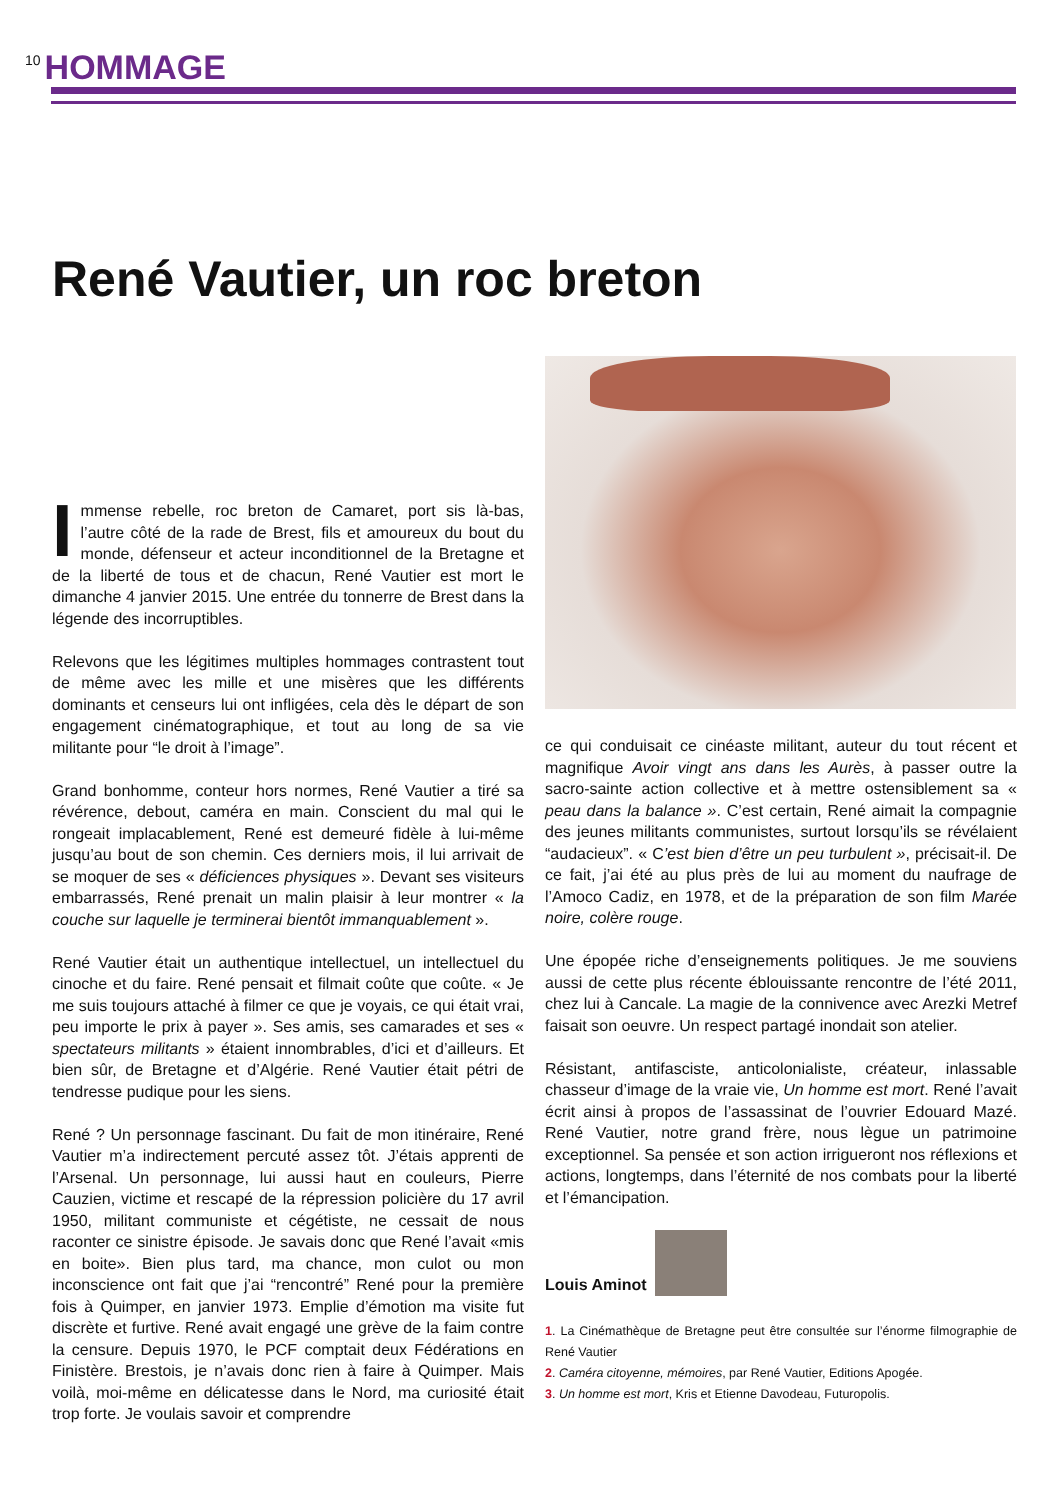10 HOMMAGE
René Vautier, un roc breton
Immense rebelle, roc breton de Camaret, port sis là-bas, l’autre côté de la rade de Brest, fils et amoureux du bout du monde, défenseur et acteur inconditionnel de la Bretagne et de la liberté de tous et de chacun, René Vautier est mort le dimanche 4 janvier 2015. Une entrée du tonnerre de Brest dans la légende des incorruptibles.
Relevons que les légitimes multiples hommages contrastent tout de même avec les mille et une misères que les différents dominants et censeurs lui ont infligées, cela dès le départ de son engagement cinématographique, et tout au long de sa vie militante pour “le droit à l’image”.
Grand bonhomme, conteur hors normes, René Vautier a tiré sa révérence, debout, caméra en main. Conscient du mal qui le rongeait implacablement, René est demeuré fidèle à lui-même jusqu’au bout de son chemin. Ces derniers mois, il lui arrivait de se moquer de ses « déficiences physiques ». Devant ses visiteurs embarrassés, René prenait un malin plaisir à leur montrer « la couche sur laquelle je terminerai bientôt immanquablement ».
René Vautier était un authentique intellectuel, un intellectuel du cinoche et du faire. René pensait et filmait coûte que coûte. « Je me suis toujours attaché à filmer ce que je voyais, ce qui était vrai, peu importe le prix à payer ». Ses amis, ses camarades et ses « spectateurs militants » étaient innombrables, d’ici et d’ailleurs. Et bien sûr, de Bretagne et d’Algérie. René Vautier était pétri de tendresse pudique pour les siens.
René ? Un personnage fascinant. Du fait de mon itinéraire, René Vautier m’a indirectement percuté assez tôt. J’étais apprenti de l’Arsenal. Un personnage, lui aussi haut en couleurs, Pierre Cauzien, victime et rescapé de la répression policière du 17 avril 1950, militant communiste et cégétiste, ne cessait de nous raconter ce sinistre épisode. Je savais donc que René l’avait «mis en boite». Bien plus tard, ma chance, mon culot ou mon inconscience ont fait que j’ai “rencontré” René pour la première fois à Quimper, en janvier 1973. Emplie d’émotion ma visite fut discrète et furtive. René avait engagé une grève de la faim contre la censure. Depuis 1970, le PCF comptait deux Fédérations en Finistère. Brestois, je n’avais donc rien à faire à Quimper. Mais voilà, moi-même en délicatesse dans le Nord, ma curiosité était trop forte. Je voulais savoir et comprendre
ce qui conduisait ce cinéaste militant, auteur du tout récent et magnifique Avoir vingt ans dans les Aurès, à passer outre la sacro-sainte action collective et à mettre ostensiblement sa « peau dans la balance ». C’est certain, René aimait la compagnie des jeunes militants communistes, surtout lorsqu’ils se révélaient “audacieux”. « C’est bien d’être un peu turbulent », précisait-il. De ce fait, j’ai été au plus près de lui au moment du naufrage de l’Amoco Cadiz, en 1978, et de la préparation de son film Marée noire, colère rouge.
Une épopée riche d’enseignements politiques. Je me souviens aussi de cette plus récente éblouissante rencontre de l’été 2011, chez lui à Cancale. La magie de la connivence avec Arezki Metref faisait son oeuvre. Un respect partagé inondait son atelier.
Résistant, antifasciste, anticolonialiste, créateur, inlassable chasseur d’image de la vraie vie, Un homme est mort. René l’avait écrit ainsi à propos de l’assassinat de l’ouvrier Edouard Mazé. René Vautier, notre grand frère, nous lègue un patrimoine exceptionnel. Sa pensée et son action irrigueront nos réflexions et actions, longtemps, dans l’éternité de nos combats pour la liberté et l’émancipation.
Louis Aminot
1. La Cinémathèque de Bretagne peut être consultée sur l’énorme filmographie de René Vautier
2. Caméra citoyenne, mémoires, par René Vautier, Editions Apogée.
3. Un homme est mort, Kris et Etienne Davodeau, Futuropolis.